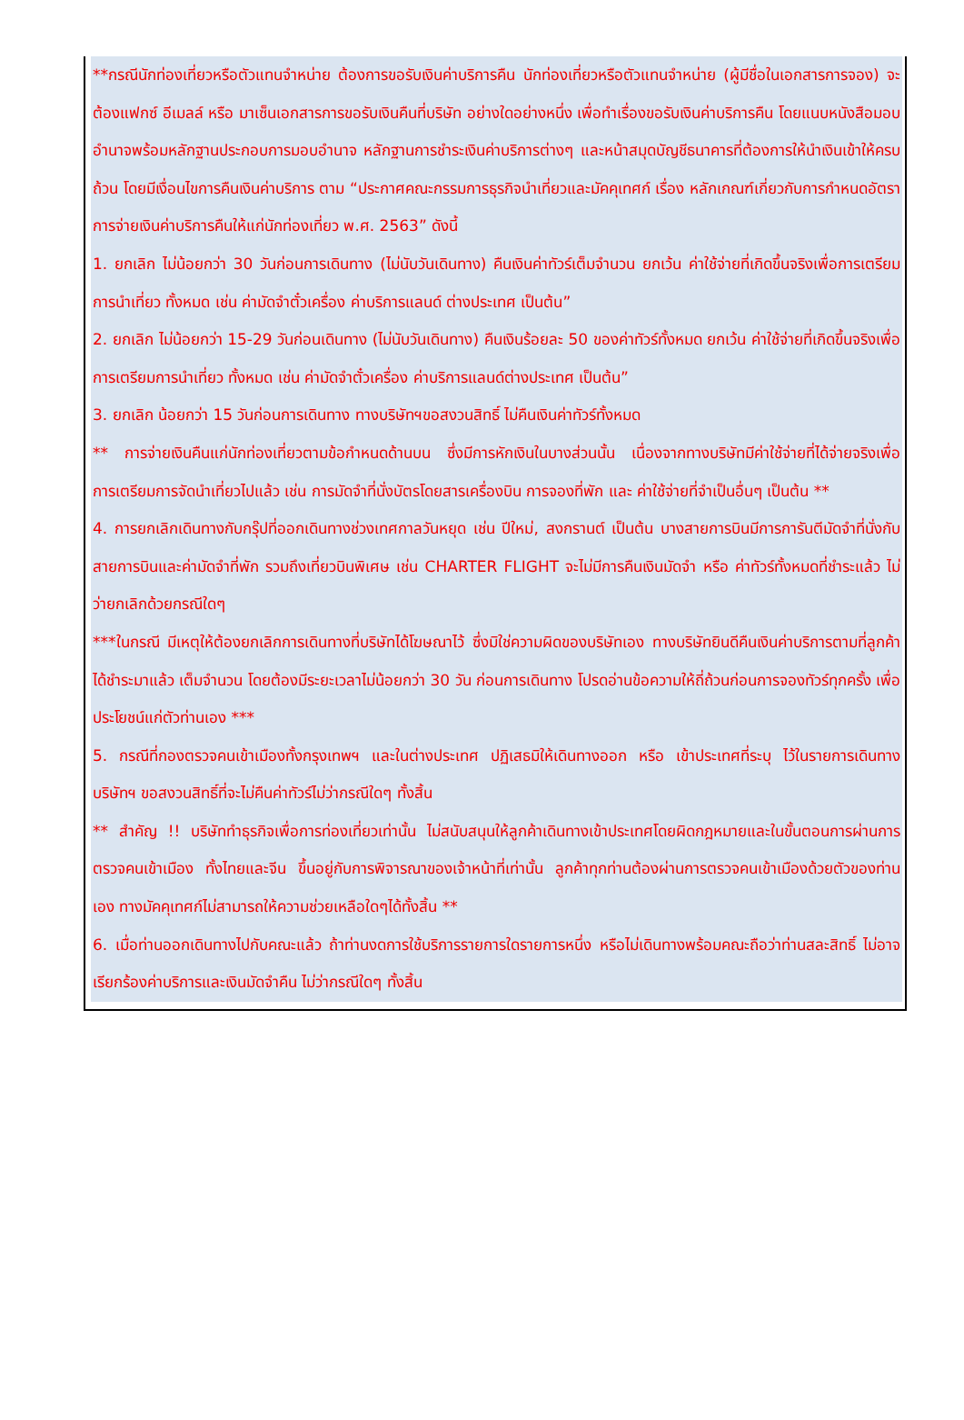**กรณีนักท่องเที่ยวหรือตัวแทนจำหน่าย ต้องการขอรับเงินค่าบริการคืน นักท่องเที่ยวหรือตัวแทนจำหน่าย (ผู้มีชื่อในเอกสารการจอง) จะต้องแฟกซ์ อีเมลล์ หรือ มาเซ็นเอกสารการขอรับเงินคืนที่บริษัท อย่างใดอย่างหนึ่ง เพื่อทำเรื่องขอรับเงินค่าบริการคืน โดยแนบหนังสือมอบอำนาจพร้อมหลักฐานประกอบการมอบอำนาจ หลักฐานการชำระเงินค่าบริการต่างๆ และหน้าสมุดบัญชีธนาคารที่ต้องการให้นำเงินเข้าให้ครบถ้วน โดยมีเงื่อนไขการคืนเงินค่าบริการ ตาม “ประกาศคณะกรรมการธุรกิจนำเที่ยวและมัคคุเทศก์ เรื่อง หลักเกณฑ์เกี่ยวกับการกำหนดอัตราการจ่ายเงินค่าบริการคืนให้แก่นักท่องเที่ยว พ.ศ. 2563” ดังนี้
1. ยกเลิก ไม่น้อยกว่า 30 วันก่อนการเดินทาง (ไม่นับวันเดินทาง) คืนเงินค่าทัวร์เต็มจำนวน ยกเว้น ค่าใช้จ่ายที่เกิดขึ้นจริงเพื่อการเตรียมการนำเที่ยว ทั้งหมด เช่น ค่ามัดจำตั๋วเครื่อง ค่าบริการแลนด์ ต่างประเทศ เป็นต้น”
2. ยกเลิก ไม่น้อยกว่า 15-29 วันก่อนเดินทาง (ไม่นับวันเดินทาง) คืนเงินร้อยละ 50 ของค่าทัวร์ทั้งหมด ยกเว้น ค่าใช้จ่ายที่เกิดขึ้นจริงเพื่อการเตรียมการนำเที่ยว ทั้งหมด เช่น ค่ามัดจำตั๋วเครื่อง ค่าบริการแลนด์ต่างประเทศ เป็นต้น”
3. ยกเลิก น้อยกว่า 15 วันก่อนการเดินทาง ทางบริษัทฯขอสงวนสิทธิ์ ไม่คืนเงินค่าทัวร์ทั้งหมด
** การจ่ายเงินคืนแก่นักท่องเที่ยวตามข้อกำหนดด้านบน ซึ่งมีการหักเงินในบางส่วนนั้น เนื่องจากทางบริษัทมีค่าใช้จ่ายที่ได้จ่ายจริงเพื่อการเตรียมการจัดนำเที่ยวไปแล้ว เช่น การมัดจำที่นั่งบัตรโดยสารเครื่องบิน การจองที่พัก และ ค่าใช้จ่ายที่จำเป็นอื่นๆ เป็นต้น **
4. การยกเลิกเดินทางกับกรุ๊ปที่ออกเดินทางช่วงเทศกาลวันหยุด เช่น ปีใหม่, สงกรานต์ เป็นต้น บางสายการบินมีการการันตีมัดจำที่นั่งกับสายการบินและค่ามัดจำที่พัก รวมถึงเที่ยวบินพิเศษ เช่น CHARTER FLIGHT จะไม่มีการคืนเงินมัดจำ หรือ ค่าทัวร์ทั้งหมดที่ชำระแล้ว ไม่ว่ายกเลิกด้วยกรณีใดๆ
***ในกรณี มีเหตุให้ต้องยกเลิกการเดินทางที่บริษัทได้โฆษณาไว้ ซึ่งมิใช่ความผิดของบริษัทเอง ทางบริษัทยินดีคืนเงินค่าบริการตามที่ลูกค้าได้ชำระมาแล้ว เต็มจำนวน โดยต้องมีระยะเวลาไม่น้อยกว่า 30 วัน ก่อนการเดินทาง โปรดอ่านข้อความให้ถี่ถ้วนก่อนการจองทัวร์ทุกครั้ง เพื่อประโยชน์แก่ตัวท่านเอง ***
5. กรณีที่กองตรวจคนเข้าเมืองทั้งกรุงเทพฯ และในต่างประเทศ ปฏิเสธมิให้เดินทางออก หรือ เข้าประเทศที่ระบุ ไว้ในรายการเดินทาง บริษัทฯ ขอสงวนสิทธิ์ที่จะไม่คืนค่าทัวร์ไม่ว่ากรณีใดๆ ทั้งสิ้น
** สำคัญ !! บริษัททำธุรกิจเพื่อการท่องเที่ยวเท่านั้น ไม่สนับสนุนให้ลูกค้าเดินทางเข้าประเทศโดยผิดกฎหมายและในขั้นตอนการผ่านการตรวจคนเข้าเมือง ทั้งไทยและจีน ขึ้นอยู่กับการพิจารณาของเจ้าหน้าที่เท่านั้น ลูกค้าทุกท่านต้องผ่านการตรวจคนเข้าเมืองด้วยตัวของท่านเอง ทางมัคคุเทศก์ไม่สามารถให้ความช่วยเหลือใดๆได้ทั้งสิ้น **
6. เมื่อท่านออกเดินทางไปกับคณะแล้ว ถ้าท่านงดการใช้บริการรายการใดรายการหนึ่ง หรือไม่เดินทางพร้อมคณะถือว่าท่านสละสิทธิ์ ไม่อาจเรียกร้องค่าบริการและเงินมัดจำคืน ไม่ว่ากรณีใดๆ ทั้งสิ้น